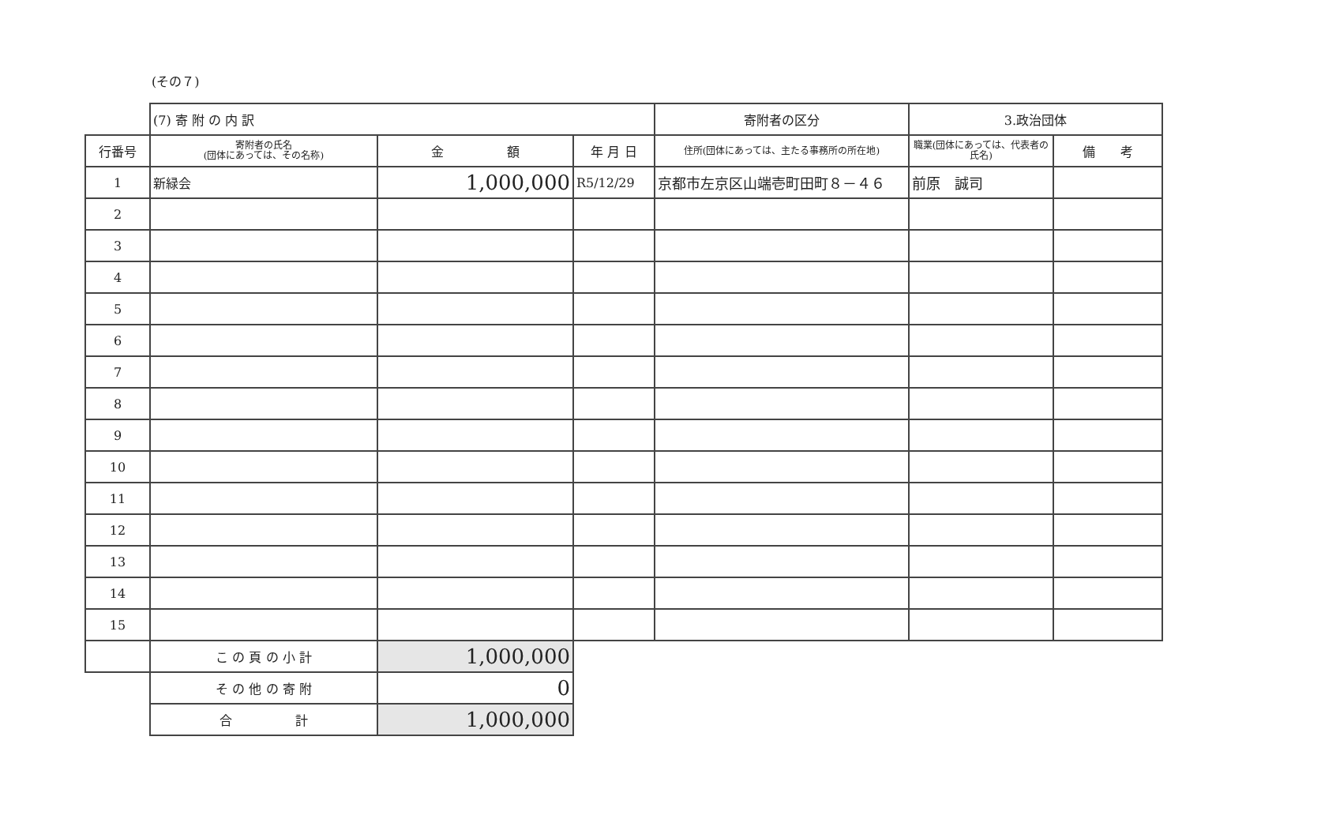(その７)
| | (7) 寄 附 の 内 訳 | | | 寄附者の区分 | 3.政治団体 | |
| 行番号 | 寄附者の氏名 (団体にあっては、その名称) | 金 額 | 年 月 日 | 住所(団体にあっては、主たる事務所の所在地) | 職業(団体にあっては、代表者の氏名) | 備 考 |
| 1 | 新緑会 | 1,000,000 | R5/12/29 | 京都市左京区山端壱町田町８－４６ | 前原 誠司 | |
| 2 | | | | | | |
| 3 | | | | | | |
| 4 | | | | | | |
| 5 | | | | | | |
| 6 | | | | | | |
| 7 | | | | | | |
| 8 | | | | | | |
| 9 | | | | | | |
| 10 | | | | | | |
| 11 | | | | | | |
| 12 | | | | | | |
| 13 | | | | | | |
| 14 | | | | | | |
| 15 | | | | | | |
| | こ の 頁 の 小 計 | 1,000,000 | | | | |
| | そ の 他 の 寄 附 | 0 | | | | |
| | 合 計 | 1,000,000 | | | | |